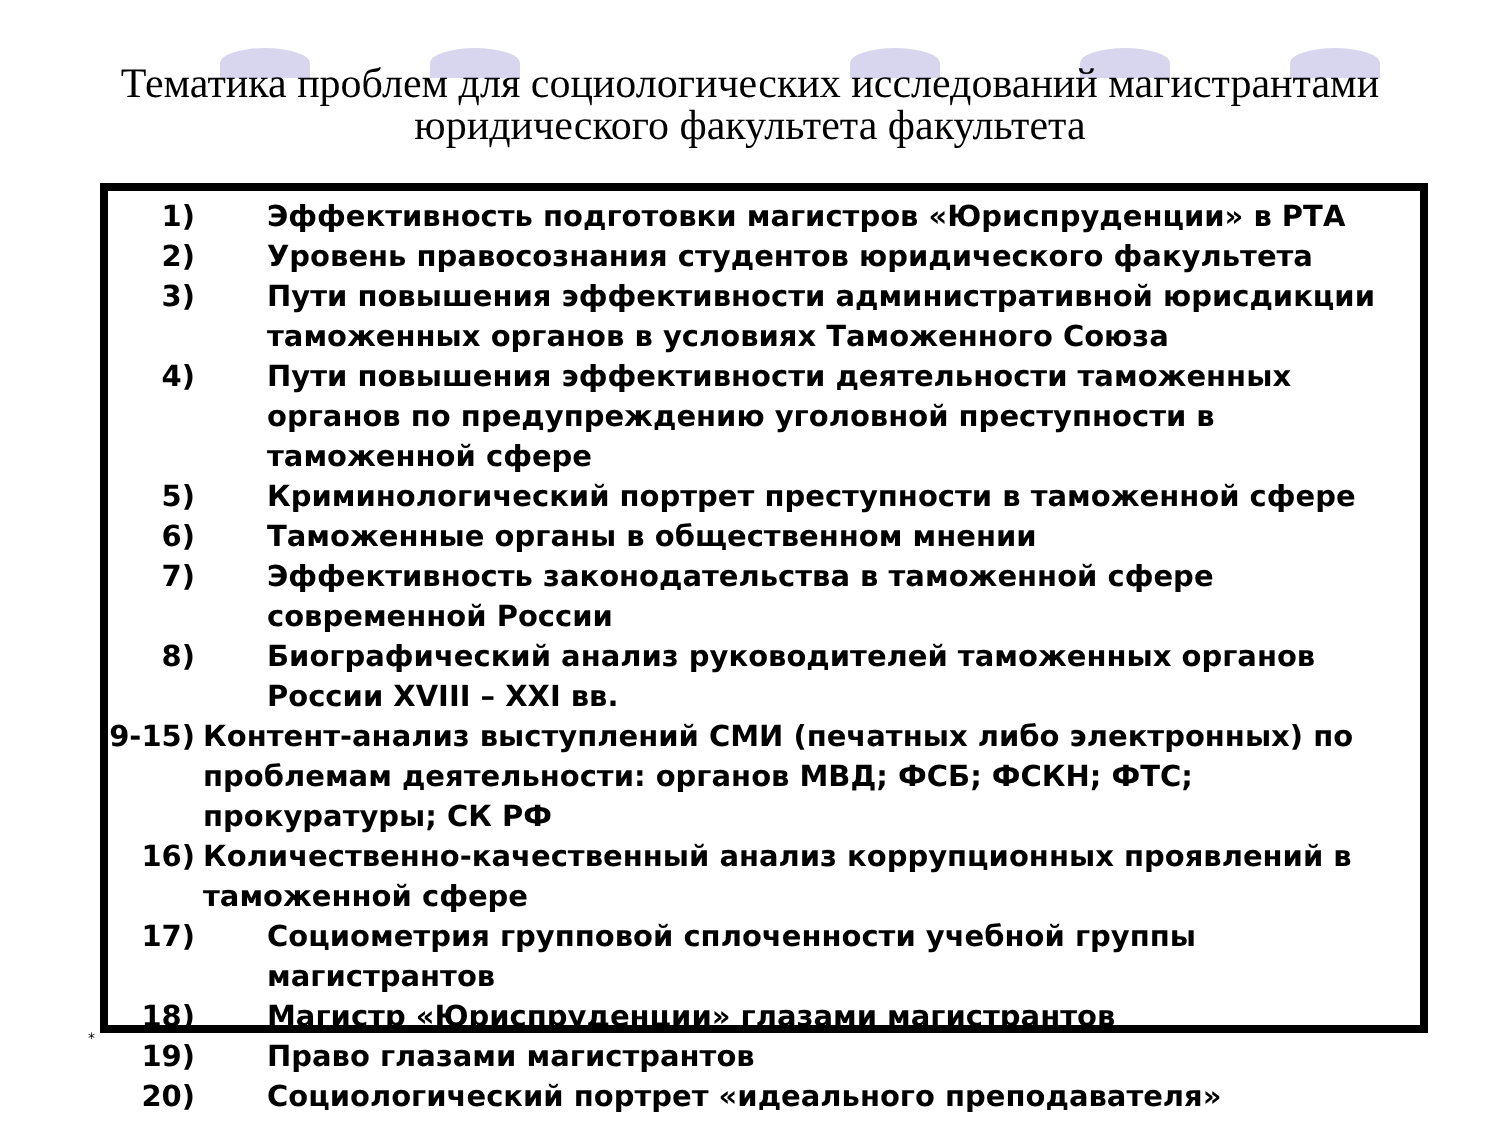Тематика проблем для социологических исследований магистрантами юридического факультета факультета
1) Эффективность подготовки магистров «Юриспруденции» в РТА
2) Уровень правосознания студентов юридического факультета
3) Пути повышения эффективности административной юрисдикции таможенных органов в условиях Таможенного Союза
4) Пути повышения эффективности деятельности таможенных органов по предупреждению уголовной преступности в таможенной сфере
5) Криминологический портрет преступности в таможенной сфере
6) Таможенные органы в общественном мнении
7) Эффективность законодательства в таможенной сфере современной России
8) Биографический анализ руководителей таможенных органов России XVIII – XXI вв.
9-15) Контент-анализ выступлений СМИ (печатных либо электронных) по проблемам деятельности: органов МВД; ФСБ; ФСКН; ФТС; прокуратуры; СК РФ
16) Количественно-качественный анализ коррупционных проявлений в таможенной сфере
17) Социометрия групповой сплоченности учебной группы магистрантов
18) Магистр «Юриспруденции» глазами магистрантов
19) Право глазами магистрантов
20) Социологический портрет «идеального преподавателя»
*